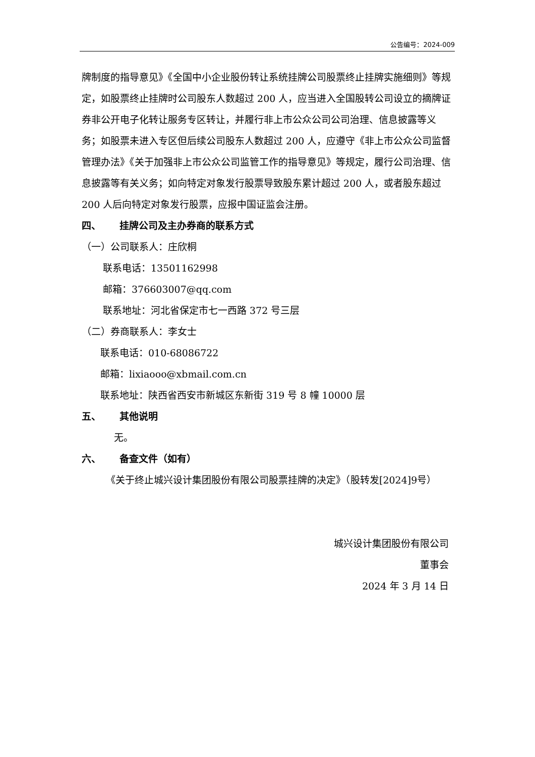公告编号：2024-009
牌制度的指导意见》《全国中小企业股份转让系统挂牌公司股票终止挂牌实施细则》等规定，如股票终止挂牌时公司股东人数超过 200 人，应当进入全国股转公司设立的摘牌证券非公开电子化转让服务专区转让，并履行非上市公众公司公司治理、信息披露等义务；如股票未进入专区但后续公司股东人数超过 200 人，应遵守《非上市公众公司监督管理办法》《关于加强非上市公众公司监管工作的指导意见》等规定，履行公司治理、信息披露等有关义务；如向特定对象发行股票导致股东累计超过 200 人，或者股东超过 200 人后向特定对象发行股票，应报中国证监会注册。
四、 挂牌公司及主办券商的联系方式
（一）公司联系人：庄欣桐
联系电话：13501162998
邮箱：376603007@qq.com
联系地址：河北省保定市七一西路 372 号三层
（二）券商联系人：李女士
联系电话：010-68086722
邮箱：lixiaooo@xbmail.com.cn
联系地址：陕西省西安市新城区东新街 319 号 8 幢 10000 层
五、 其他说明
无。
六、 备查文件（如有）
《关于终止城兴设计集团股份有限公司股票挂牌的决定》（股转发[2024]9号）
城兴设计集团股份有限公司
董事会
2024 年 3 月 14 日